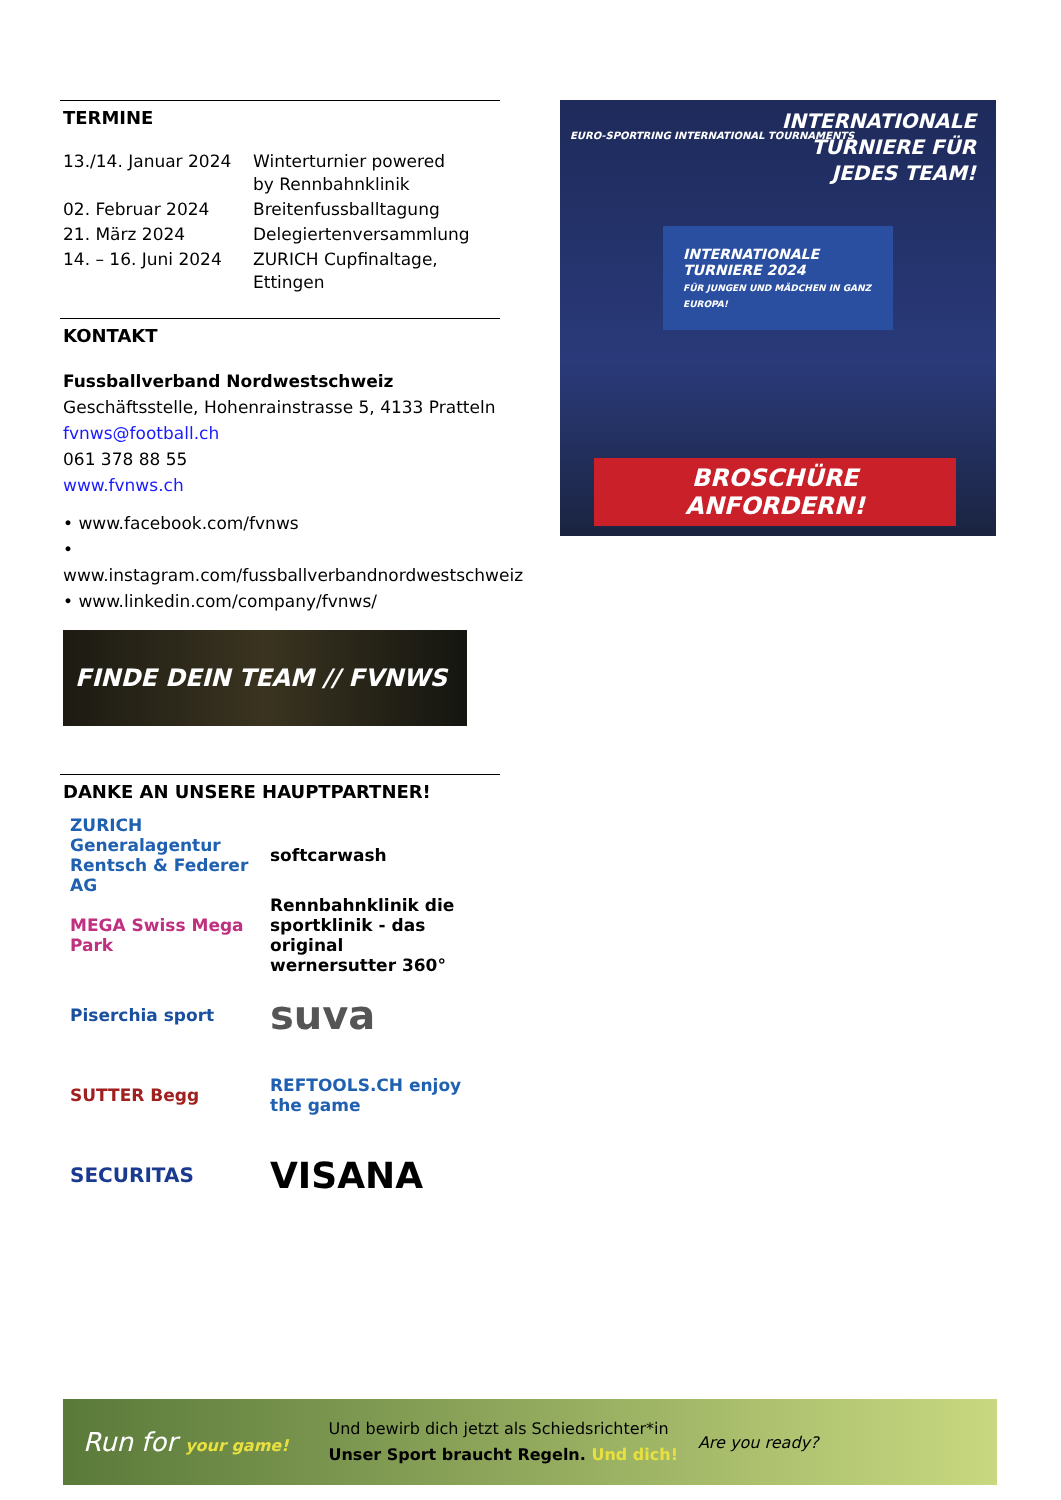TERMINE
| 13./14. Januar 2024 | Winterturnier powered by Rennbahnklinik |
| 02. Februar 2024 | Breitenfussballtagung |
| 21. März 2024 | Delegiertenversammlung |
| 14. – 16. Juni 2024 | ZURICH Cupfinaltage, Ettingen |
KONTAKT
Fussballverband Nordwestschweiz
Geschäftsstelle, Hohenrainstrasse 5, 4133 Pratteln
fvnws@football.ch
061 378 88 55
www.fvnws.ch
• www.facebook.com/fvnws
• www.instagram.com/fussballverbandnordwestschweiz
• www.linkedin.com/company/fvnws/
FINDE DEIN TEAM // FVNWS
DANKE AN UNSERE HAUPTPARTNER!
ZURICH Generalagentur Rentsch & Federer AG
softcarwash
MEGA Swiss Mega Park
Rennbahnklinik die sportklinik - das original
wernersutter 360°
Piserchia sport
suva
SUTTER Begg
REFTOOLS.CH enjoy the game
SECURITAS
VISANA
INTERNATIONALE
TURNIERE FÜR
JEDES TEAM!
EURO-SPORTRING INTERNATIONAL TOURNAMENTS
INTERNATIONALE TURNIERE 2024
FÜR JUNGEN UND MÄDCHEN IN GANZ EUROPA!
BROSCHÜRE ANFORDERN!
Run for your game! Und bewirb dich jetzt als Schiedsrichter*in
Unser Sport braucht Regeln. Und dich! Are you ready?